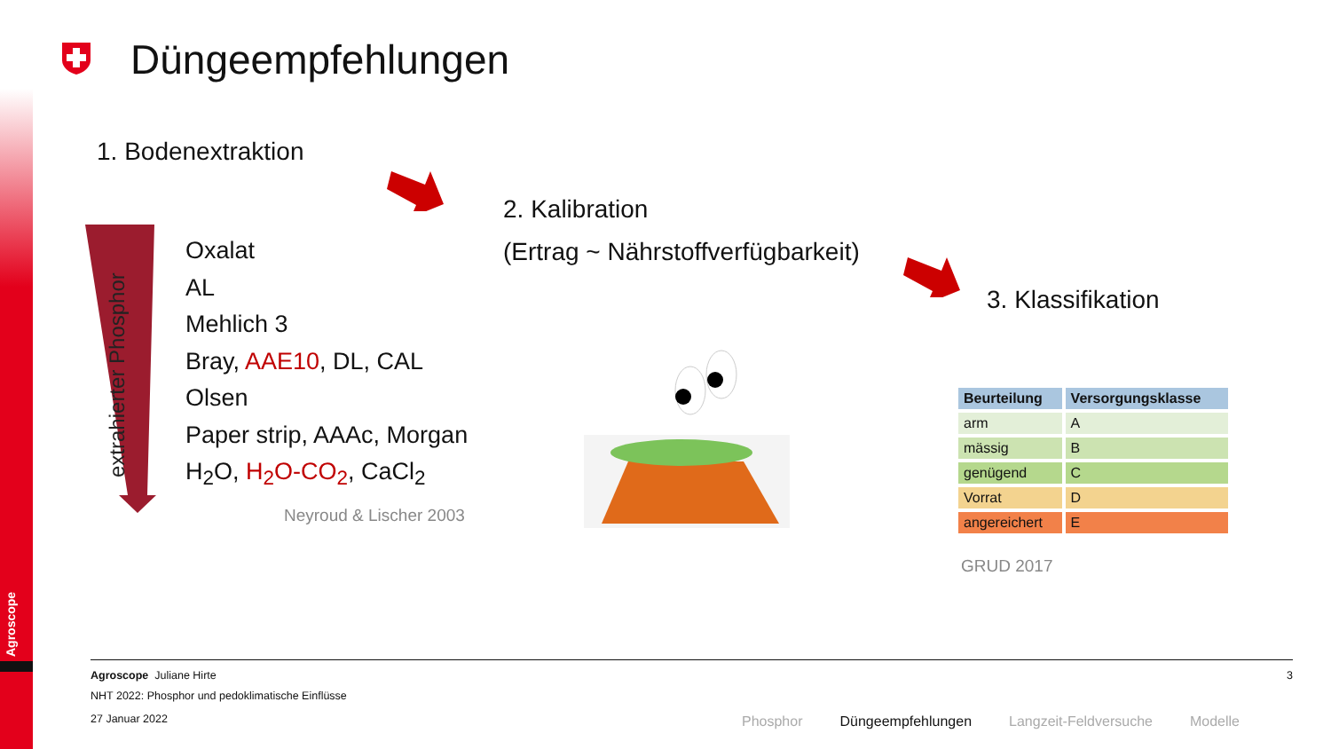Agroscope
Düngeempfehlungen
1. Bodenextraktion
2. Kalibration
(Ertrag ~ Nährstoffverfügbarkeit)
3. Klassifikation
extrahierter Phosphor
Oxalat
AL
Mehlich 3
Bray, AAE10, DL, CAL
Olsen
Paper strip, AAAc, Morgan
H<sub>2</sub>O, H<sub>2</sub>O-CO<sub>2</sub>, CaCl<sub>2</sub>
Neyroud & Lischer 2003
| Beurteilung | Versorgungsklasse |
| --- | --- |
| arm | A |
| mässig | B |
| genügend | C |
| Vorrat | D |
| angereichert | E |
GRUD 2017
Agroscope Juliane Hirte 3
NHT 2022: Phosphor und pedoklimatische Einflüsse
27 Januar 2022
Phosphor Düngeempfehlungen Langzeit-Feldversuche Modelle